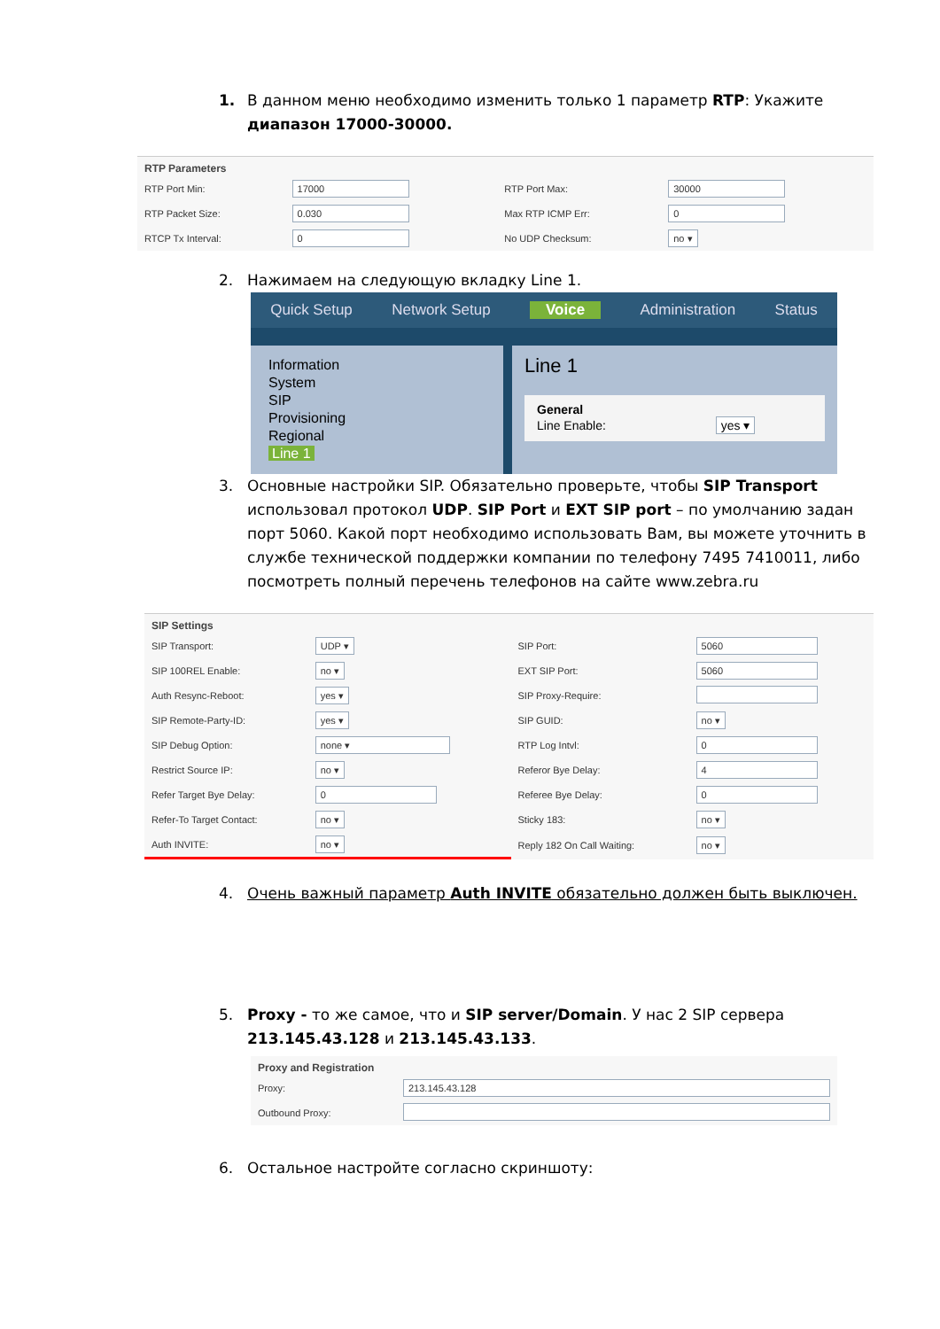1. В данном меню необходимо изменить только 1 параметр RTP: Укажите диапазон 17000-30000.
RTP Parameters
| RTP Port Min: | 17000 | RTP Port Max: | 30000 |
| RTP Packet Size: | 0.030 | Max RTP ICMP Err: | 0 |
| RTCP Tx Interval: | 0 | No UDP Checksum: | no ▾ |
2. Нажимаем на следующую вкладку Line 1.
Quick Setup Network Setup Voice Administration Status
Information
System
SIP
Provisioning
Regional
Line 1
Line 1
General
Line Enable: yes ▾
3. Основные настройки SIP. Обязательно проверьте, чтобы SIP Transport использовал протокол UDP. SIP Port и EXT SIP port – по умолчанию задан порт 5060. Какой порт необходимо использовать Вам, вы можете уточнить в службе технической поддержки компании по телефону 7495 7410011, либо посмотреть полный перечень телефонов на сайте www.zebra.ru
SIP Settings
| SIP Transport: | UDP ▾ | SIP Port: | 5060 |
| SIP 100REL Enable: | no ▾ | EXT SIP Port: | 5060 |
| Auth Resync-Reboot: | yes ▾ | SIP Proxy-Require: | |
| SIP Remote-Party-ID: | yes ▾ | SIP GUID: | no ▾ |
| SIP Debug Option: | none ▾ | RTP Log Intvl: | 0 |
| Restrict Source IP: | no ▾ | Referor Bye Delay: | 4 |
| Refer Target Bye Delay: | 0 | Referee Bye Delay: | 0 |
| Refer-To Target Contact: | no ▾ | Sticky 183: | no ▾ |
| Auth INVITE: | no ▾ | Reply 182 On Call Waiting: | no ▾ |
4. Очень важный параметр Auth INVITE обязательно должен быть выключен.
5. Proxy - то же самое, что и SIP server/Domain. У нас 2 SIP сервера 213.145.43.128 и 213.145.43.133.
Proxy and Registration
| Proxy: | 213.145.43.128 |
| Outbound Proxy: | |
6. Остальное настройте согласно скриншоту: